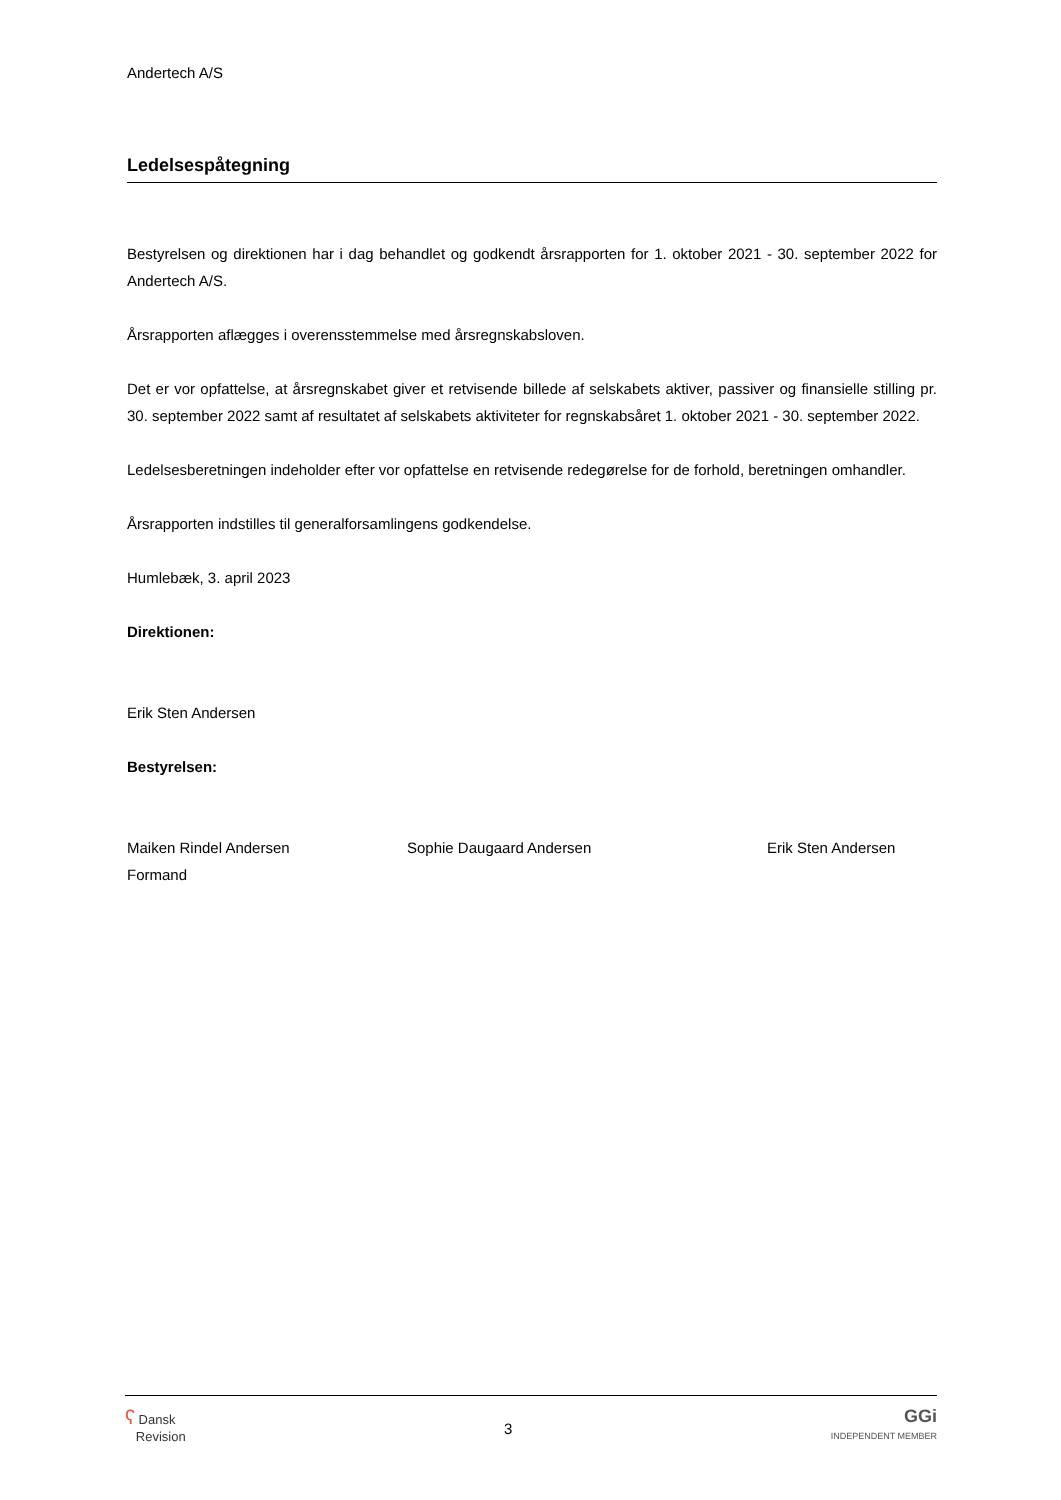Andertech A/S
Ledelsespåtegning
Bestyrelsen og direktionen har i dag behandlet og godkendt årsrapporten for 1. oktober 2021 - 30. september 2022 for Andertech A/S.
Årsrapporten aflægges i overensstemmelse med årsregnskabsloven.
Det er vor opfattelse, at årsregnskabet giver et retvisende billede af selskabets aktiver, passiver og finansielle stilling pr. 30. september 2022 samt af resultatet af selskabets aktiviteter for regnskabsåret 1. oktober 2021 - 30. september 2022.
Ledelsesberetningen indeholder efter vor opfattelse en retvisende redegørelse for de forhold, beretningen omhandler.
Årsrapporten indstilles til generalforsamlingens godkendelse.
Humlebæk, 3. april 2023
Direktionen:
Erik Sten Andersen
Bestyrelsen:
Maiken Rindel Andersen
Formand
Sophie Daugaard Andersen Erik Sten Andersen
ʕ Dansk
Revision
3
GGi
INDEPENDENT MEMBER